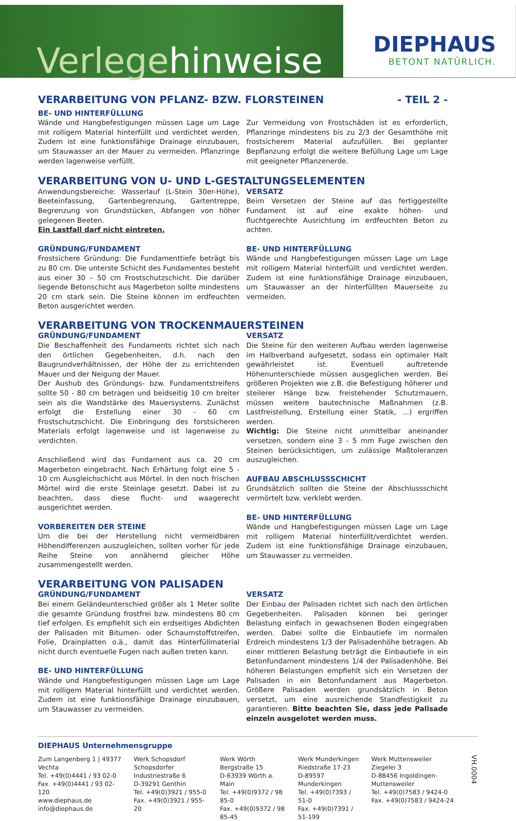Verlegehinweise
DIEPHAUS
BETONT NATÜRLICH.
VERARBEITUNG VON PFLANZ- BZW. FLORSTEINEN - TEIL 2 -
BE- UND HINTERFÜLLUNG
Wände und Hangbefestigungen müssen Lage um Lage mit rolligem Material hinterfüllt und verdichtet werden. Zudem ist eine funktionsfähige Drainage einzubauen, um Stauwasser an der Mauer zu vermeiden. Pflanzringe werden lagenweise verfüllt.
Zur Vermeidung von Frostschäden ist es erforderlich, Pflanzringe mindestens bis zu 2/3 der Gesamthöhe mit frostsicherem Material aufzufüllen. Bei geplanter Bepflanzung erfolgt die weitere Befüllung Lage um Lage mit geeigneter Pflanzenerde.
VERARBEITUNG VON U- UND L-GESTALTUNGSELEMENTEN
Anwendungsbereiche: Wasserlauf (L-Stein 30er-Höhe), Beeteinfassung, Gartenbegrenzung, Gartentreppe, Begrenzung von Grundstücken, Abfangen von höher gelegenen Beeten.
Ein Lastfall darf nicht eintreten.
GRÜNDUNG/FUNDAMENT
Frostsichere Gründung: Die Fundamenttiefe beträgt bis zu 80 cm. Die unterste Schicht des Fundamentes besteht aus einer 30 – 50 cm Frostschutzschicht. Die darüber liegende Betonschicht aus Magerbeton sollte mindestens 20 cm stark sein. Die Steine können im erdfeuchten Beton ausgerichtet werden.
VERSATZ
Beim Versetzen der Steine auf das fertiggestellte Fundament ist auf eine exakte höhen- und fluchtgerechte Ausrichtung im erdfeuchten Beton zu achten.
BE- UND HINTERFÜLLUNG
Wände und Hangbefestigungen müssen Lage um Lage mit rolligem Material hinterfüllt und verdichtet werden. Zudem ist eine funktionsfähige Drainage einzubauen, um Stauwasser an der hinterfüllten Mauerseite zu vermeiden.
VERARBEITUNG VON TROCKENMAUERSTEINEN
GRÜNDUNG/FUNDAMENT
Die Beschaffenheit des Fundaments richtet sich nach den örtlichen Gegebenheiten, d.h. nach den Baugrundverhältnissen, der Höhe der zu errichtenden Mauer und der Neigung der Mauer.
Der Aushub des Gründungs- bzw. Fundamentstreifens sollte 50 - 80 cm betragen und beidseitig 10 cm breiter sein als die Wandstärke des Mauersystems. Zunächst erfolgt die Erstellung einer 30 - 60 cm Frostschutzschicht. Die Einbringung des forstsicheren Materials erfolgt lagenweise und ist lagenweise zu verdichten.
Anschließend wird das Fundament aus ca. 20 cm Magerbeton eingebracht. Nach Erhärtung folgt eine 5 - 10 cm Ausgleichschicht aus Mörtel. In den noch frischen Mörtel wird die erste Steinlage gesetzt. Dabei ist zu beachten, dass diese flucht- und waagerecht ausgerichtet werden.
VORBEREITEN DER STEINE
Um die bei der Herstellung nicht vermeidbaren Höhendifferenzen auszugleichen, sollten vorher für jede Reihe Steine von annähernd gleicher Höhe zusammengestellt werden.
VERSATZ
Die Steine für den weiteren Aufbau werden lagenweise im Halbverband aufgesetzt, sodass ein optimaler Halt gewährleistet ist. Eventuell auftretende Höhenunterschiede müssen ausgeglichen werden. Bei größeren Projekten wie z.B. die Befestigung höherer und steilerer Hänge bzw. freistehender Schutzmauern, müssen weitere bautechnische Maßnahmen (z.B. Lastfreistellung, Erstellung einer Statik, ...) ergriffen werden.
Wichtig: Die Steine nicht unmittelbar aneinander versetzen, sondern eine 3 - 5 mm Fuge zwischen den Steinen berücksichtigen, um zulässige Maßtoleranzen auszugleichen.
AUFBAU ABSCHLUSSSCHICHT
Grundsätzlich sollten die Steine der Abschlussschicht vermörtelt bzw. verklebt werden.
BE- UND HINTERFÜLLUNG
Wände und Hangbefestigungen müssen Lage um Lage mit rolligem Material hinterfüllt/verdichtet werden. Zudem ist eine funktionsfähige Drainage einzubauen, um Stauwasser zu vermeiden.
VERARBEITUNG VON PALISADEN
GRÜNDUNG/FUNDAMENT
Bei einem Geländeunterschied größer als 1 Meter sollte die gesamte Gründung frostfrei bzw. mindestens 80 cm tief erfolgen. Es empfiehlt sich ein erdseitiges Abdichten der Palisaden mit Bitumen- oder Schaumstoffstreifen, Folie, Drainplatten o.ä., damit das Hinterfüllmaterial nicht durch eventuelle Fugen nach außen treten kann.
BE- UND HINTERFÜLLUNG
Wände und Hangbefestigungen müssen Lage um Lage mit rolligem Material hinterfüllt und verdichtet werden. Zudem ist eine funktionsfähige Drainage einzubauen, um Stauwasser zu vermeiden.
VERSATZ
Der Einbau der Palisaden richtet sich nach den örtlichen Gegebenheiten. Palisaden können bei geringer Belastung einfach in gewachsenen Boden eingegraben werden. Dabei sollte die Einbautiefe im normalen Erdreich mindestens 1/3 der Palisadenhöhe betragen. Ab einer mittleren Belastung beträgt die Einbautiefe in ein Betonfundament mindestens 1/4 der Palisadenhöhe. Bei höheren Belastungen empfiehlt sich ein Versetzen der Palisaden in ein Betonfundament aus Magerbeton. Größere Palisaden werden grundsätzlich in Beton versetzt, um eine ausreichende Standfestigkeit zu garantieren. Bitte beachten Sie, dass jede Palisade einzeln ausgelotet werden muss.
DIEPHAUS Unternehmensgruppe
Zum Langenberg 1 | 49377 Vechta
Tel. +49(0)4441 / 93 02-0
Fax. +49(0)4441 / 93 02-120
www.diephaus.de
info@diephaus.de
Werk Schopsdorf
Schopsdorfer Industriestraße 6
D-39291 Genthin
Tel. +49(0)3921 / 955-0
Fax. +49(0)3921 / 955-20
Werk Wörth
Bergstraße 15
D-63939 Wörth a. Main
Tel. +49(0)9372 / 98 85-0
Fax. +49(0)9372 / 98 85-45
Werk Munderkingen
Riedstraße 17-23
D-89597 Munderkingen
Tel. +49(0)7393 / 51-0
Fax. +49(0)7391 / 51-199
Werk Muttensweiler
Ziegelei 3
D-88456 Ingoldingen-Muttensweiler
Tel. +49(0)7583 / 9424-0
Fax. +49(0)7583 / 9424-24
VH.0004